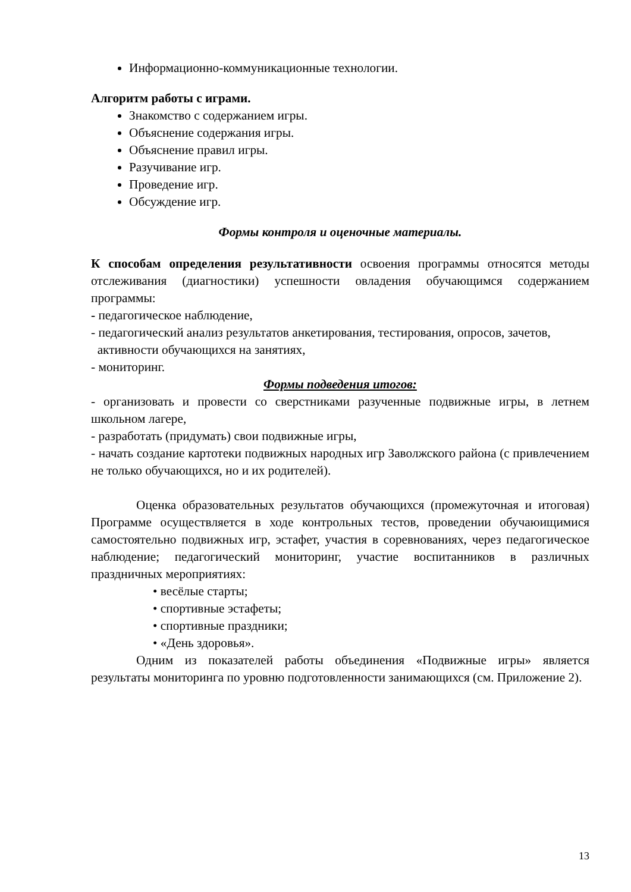Информационно-коммуникационные технологии.
Алгоритм работы с играми.
Знакомство с содержанием игры.
Объяснение содержания игры.
Объяснение правил игры.
Разучивание игр.
Проведение игр.
Обсуждение игр.
Формы контроля и оценочные материалы.
К способам определения результативности освоения программы относятся методы отслеживания (диагностики) успешности овладения обучающимся содержанием программы:
- педагогическое наблюдение,
- педагогический анализ результатов анкетирования, тестирования, опросов, зачетов,
активности обучающихся на занятиях,
- мониторинг.
Формы подведения итогов:
- организовать и провести со сверстниками разученные подвижные игры, в летнем школьном лагере,
- разработать (придумать) свои подвижные игры,
- начать создание картотеки подвижных народных игр Заволжского района (с привлечением не только обучающихся, но и их родителей).
Оценка образовательных результатов обучающихся (промежуточная и итоговая) Программе осуществляется в ходе контрольных тестов, проведении обучаюищимися самостоятельно подвижных игр, эстафет, участия в соревнованиях, через педагогическое наблюдение; педагогический мониторинг, участие воспитанников в различных праздничных мероприятиях:
• весёлые старты;
• спортивные эстафеты;
• спортивные праздники;
• «День здоровья».
Одним из показателей работы объединения «Подвижные игры» является результаты мониторинга по уровню подготовленности занимающихся (см. Приложение 2).
13